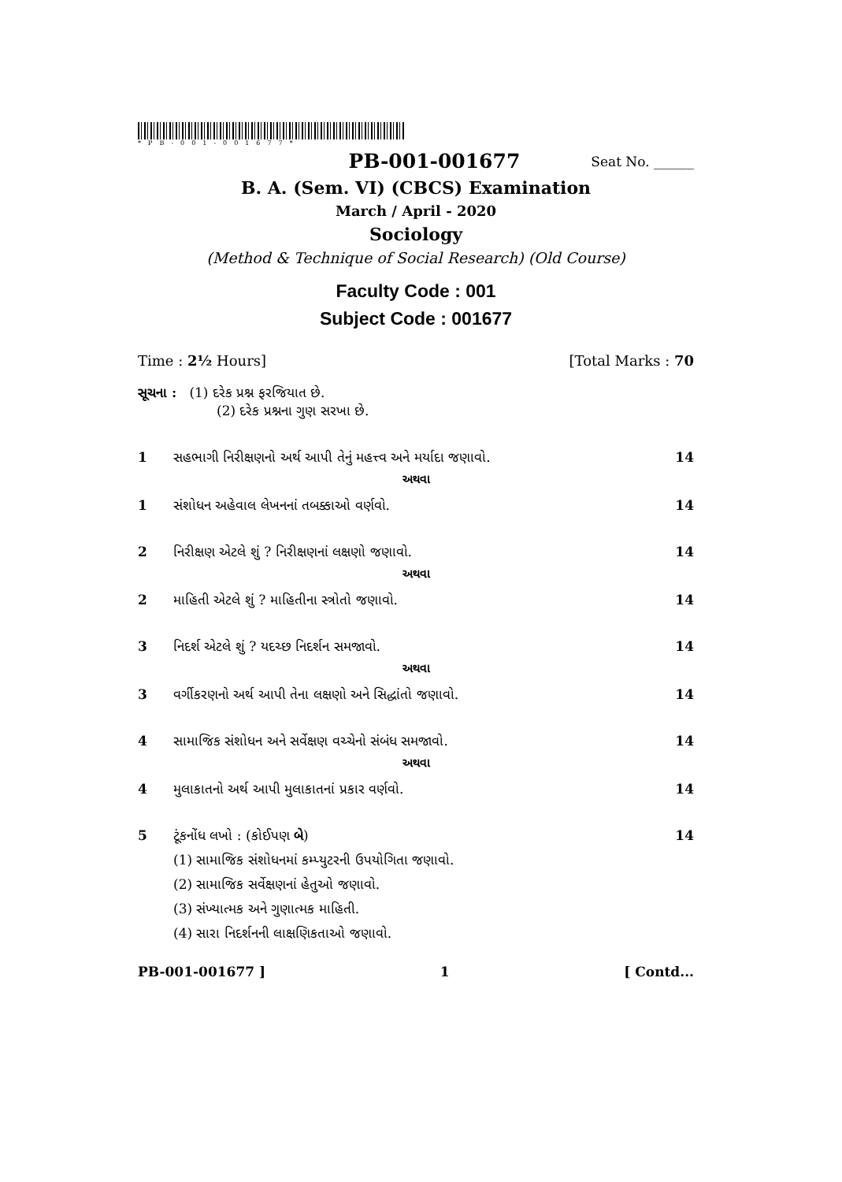*PB-001-001677*
PB-001-001677 Seat No. ______
B. A. (Sem. VI) (CBCS) Examination
March / April - 2020
Sociology
(Method & Technique of Social Research) (Old Course)
Faculty Code : 001
Subject Code : 001677
Time : 2½ Hours] [Total Marks : 70
સૂચના : (1) દરેક પ્રશ્ન ફરજિયાત છે.
(2) દરેક પ્રશ્નના ગુણ સરખા છે.
1 સહભાગી નિરીક્ષણનો અર્થ આપી તેનું મહત્ત્વ અને મર્યાદા જણાવો. 14
અથવા
1 સંશોધન અહેવાલ લેખનનાં તબક્કાઓ વર્ણવો. 14
2 નિરીક્ષણ એટલે શું ? નિરીક્ષણનાં લક્ષણો જણાવો. 14
અથવા
2 માહિતી એટલે શું ? માહિતીના સ્ત્રોતો જણાવો. 14
3 નિદર્શ એટલે શું ? યદચ્છ નિદર્શન સમજાવો. 14
અથવા
3 વર્ગીકરણનો અર્થ આપી તેના લક્ષણો અને સિદ્ધાંતો જણાવો. 14
4 સામાજિક સંશોધન અને સર્વેક્ષણ વચ્ચેનો સંબંધ સમજાવો. 14
અથવા
4 મુલાકાતનો અર્થ આપી મુલાકાતનાં પ્રકાર વર્ણવો. 14
5 ટૂંકનોંધ લખો : (કોઈપણ બે) 14
(1) સામાજિક સંશોધનમાં કમ્પ્યુટરની ઉપયોગિતા જણાવો.
(2) સામાજિક સર્વેક્ષણનાં હેતુઓ જણાવો.
(3) સંખ્યાત્મક અને ગુણાત્મક માહિતી.
(4) સારા નિદર્શનની લાક્ષણિકતાઓ જણાવો.
PB-001-001677 ] 1 [ Contd...